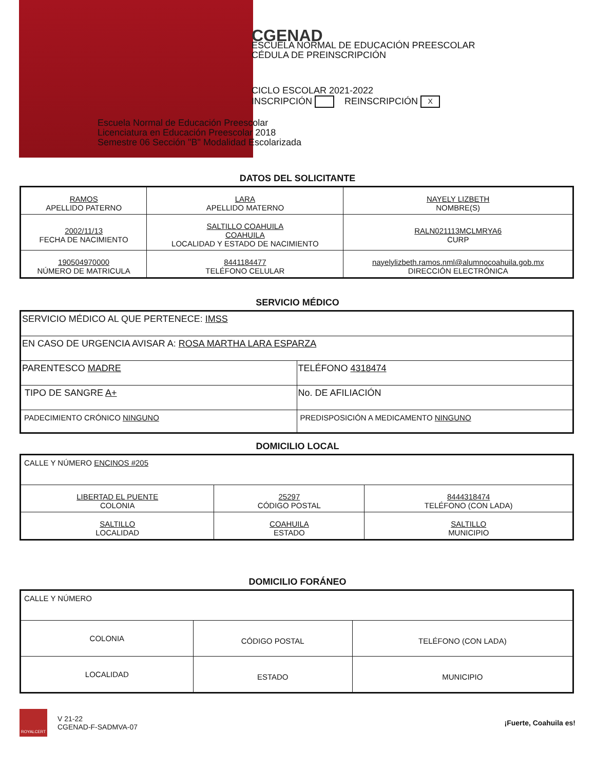CGENAD
ESCUELA NORMAL DE EDUCACIÓN PREESCOLAR
CÉDULA DE PREINSCRIPCIÓN
CICLO ESCOLAR 2021-2022
INSCRIPCIÓN REINSCRIPCIÓN X
Escuela Normal de Educación Preescolar
Licenciatura en Educación Preescolar 2018
Semestre 06 Sección "B" Modalidad Escolarizada
DATOS DEL SOLICITANTE
| RAMOS APELLIDO PATERNO | LARA APELLIDO MATERNO | NAYELY LIZBETH NOMBRE(S) |
| 2002/11/13 FECHA DE NACIMIENTO | SALTILLO COAHUILA COAHUILA LOCALIDAD Y ESTADO DE NACIMIENTO | RALN021113MCLMRYA6 CURP |
| 190504970000 NÚMERO DE MATRICULA | 8441184477 TELÉFONO CELULAR | nayelylizbeth.ramos.nml@alumnocoahuila.gob.mx DIRECCIÓN ELECTRÓNICA |
SERVICIO MÉDICO
| SERVICIO MÉDICO AL QUE PERTENECE: IMSS | |
| EN CASO DE URGENCIA AVISAR A: ROSA MARTHA LARA ESPARZA | |
| PARENTESCO MADRE | TELÉFONO 4318474 |
| TIPO DE SANGRE A+ | No. DE AFILIACIÓN |
| PADECIMIENTO CRÓNICO NINGUNO | PREDISPOSICIÓN A MEDICAMENTO NINGUNO |
DOMICILIO LOCAL
| CALLE Y NÚMERO ENCINOS #205 | | |
| LIBERTAD EL PUENTE COLONIA | 25297 CÓDIGO POSTAL | 8444318474 TELÉFONO (CON LADA) |
| SALTILLO LOCALIDAD | COAHUILA ESTADO | SALTILLO MUNICIPIO |
DOMICILIO FORÁNEO
| CALLE Y NÚMERO | | |
| COLONIA | CÓDIGO POSTAL | TELÉFONO (CON LADA) |
| LOCALIDAD | ESTADO | MUNICIPIO |
ROYALCERT
V 21-22
CGENAD-F-SADMVA-07
¡Fuerte, Coahuila es!